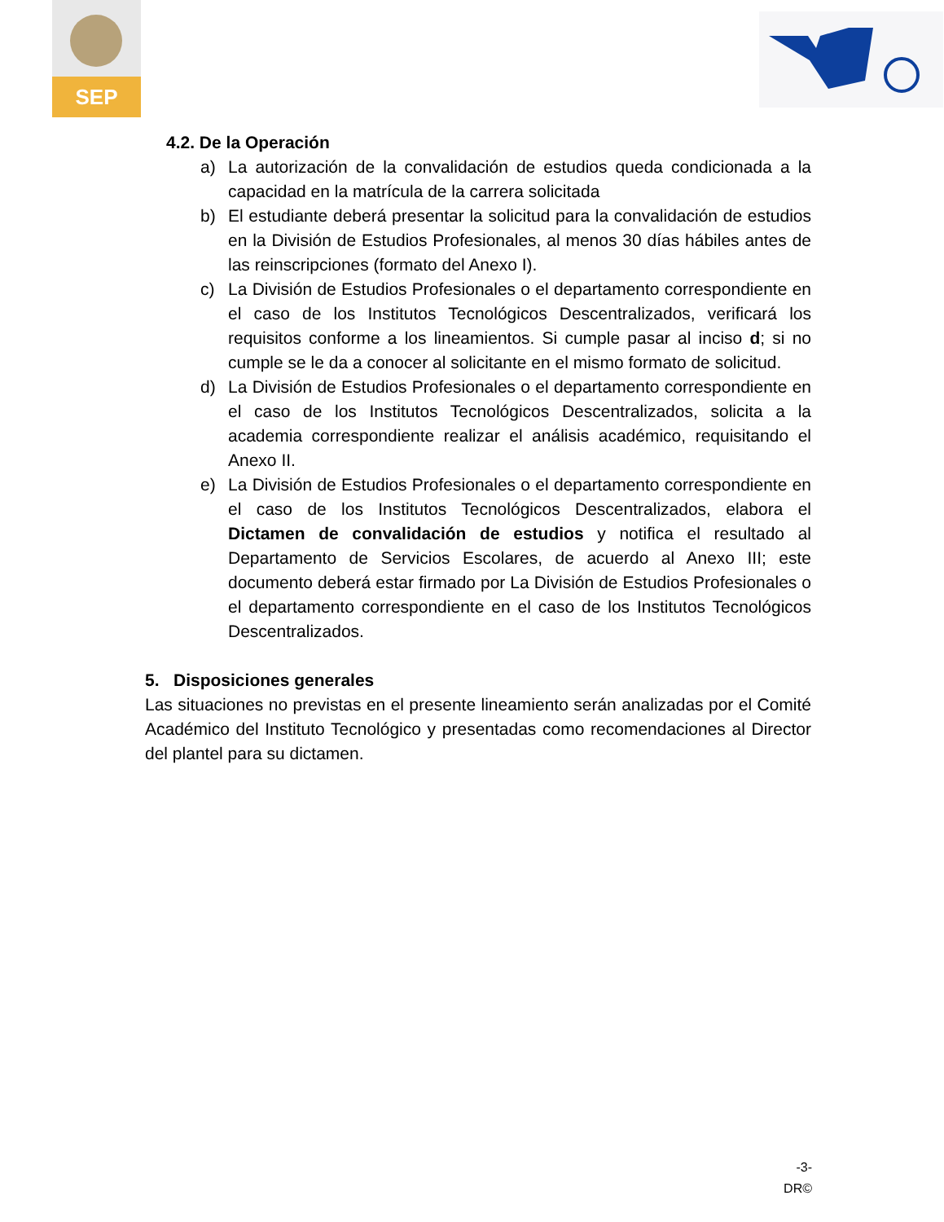SEP
4.2. De la Operación
a) La autorización de la convalidación de estudios queda condicionada a la capacidad en la matrícula de la carrera solicitada
b) El estudiante deberá presentar la solicitud para la convalidación de estudios en la División de Estudios Profesionales, al menos 30 días hábiles antes de las reinscripciones (formato del Anexo I).
c) La División de Estudios Profesionales o el departamento correspondiente en el caso de los Institutos Tecnológicos Descentralizados, verificará los requisitos conforme a los lineamientos. Si cumple pasar al inciso d; si no cumple se le da a conocer al solicitante en el mismo formato de solicitud.
d) La División de Estudios Profesionales o el departamento correspondiente en el caso de los Institutos Tecnológicos Descentralizados, solicita a la academia correspondiente realizar el análisis académico, requisitando el Anexo II.
e) La División de Estudios Profesionales o el departamento correspondiente en el caso de los Institutos Tecnológicos Descentralizados, elabora el Dictamen de convalidación de estudios y notifica el resultado al Departamento de Servicios Escolares, de acuerdo al Anexo III; este documento deberá estar firmado por La División de Estudios Profesionales o el departamento correspondiente en el caso de los Institutos Tecnológicos Descentralizados.
5. Disposiciones generales
Las situaciones no previstas en el presente lineamiento serán analizadas por el Comité Académico del Instituto Tecnológico y presentadas como recomendaciones al Director del plantel para su dictamen.
-3-
DR©